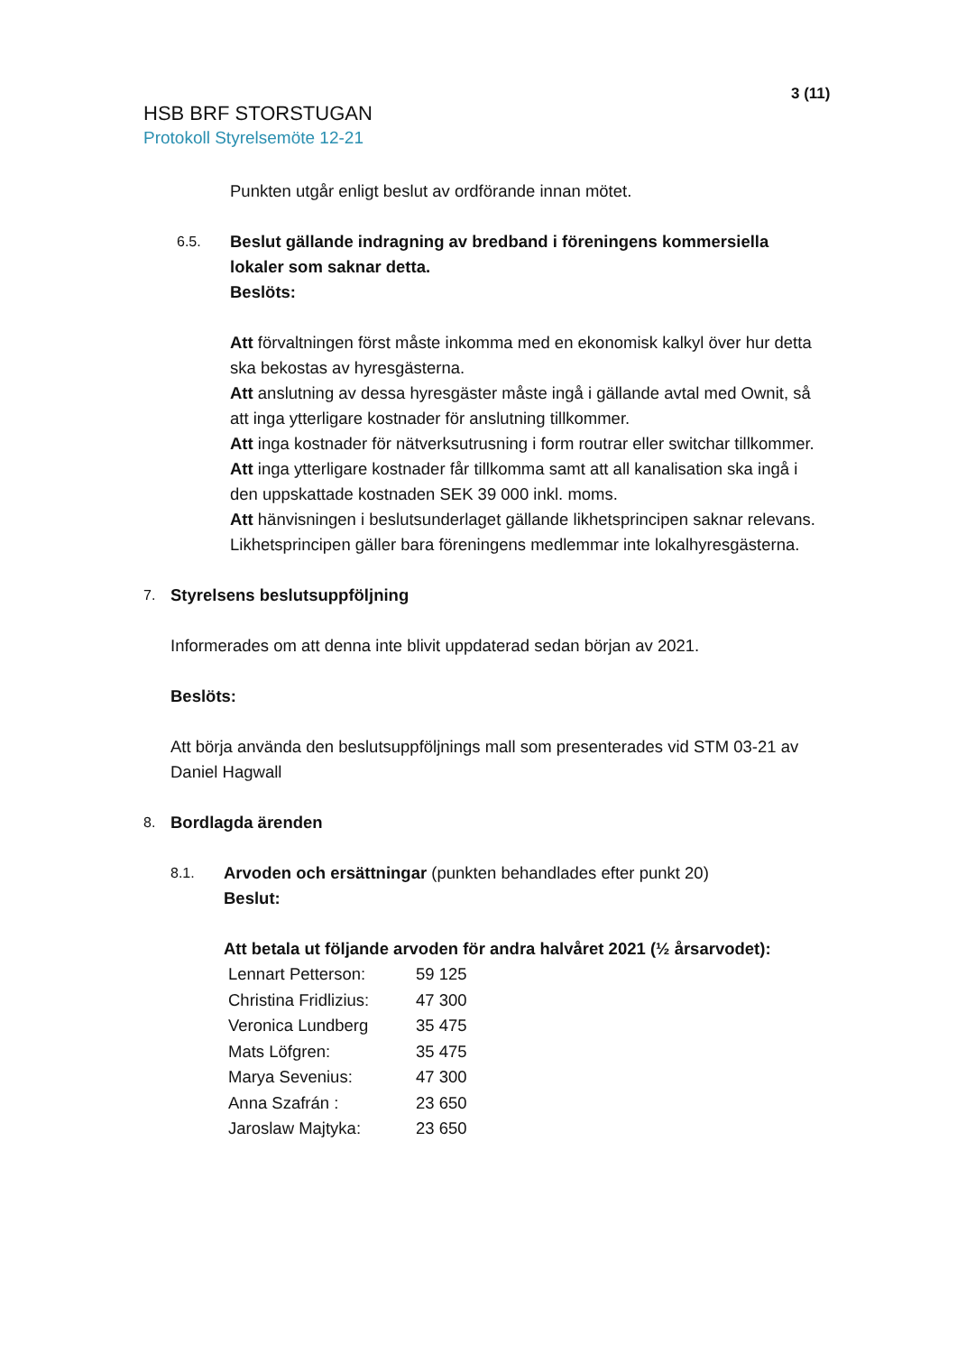3 (11)
HSB BRF STORSTUGAN
Protokoll Styrelsemöte 12-21
Punkten utgår enligt beslut av ordförande innan mötet.
6.5.
Beslut gällande indragning av bredband i föreningens kommersiella lokaler som saknar detta.
Beslöts:
Att förvaltningen först måste inkomma med en ekonomisk kalkyl över hur detta ska bekostas av hyresgästerna.
Att anslutning av dessa hyresgäster måste ingå i gällande avtal med Ownit, så att inga ytterligare kostnader för anslutning tillkommer.
Att inga kostnader för nätverksutrusning i form routrar eller switchar tillkommer.
Att inga ytterligare kostnader får tillkomma samt att all kanalisation ska ingå i den uppskattade kostnaden SEK 39 000 inkl. moms.
Att hänvisningen i beslutsunderlaget gällande likhetsprincipen saknar relevans. Likhetsprincipen gäller bara föreningens medlemmar inte lokalhyresgästerna.
7.
Styrelsens beslutsuppföljning
Informerades om att denna inte blivit uppdaterad sedan början av 2021.
Beslöts:
Att börja använda den beslutsuppföljnings mall som presenterades vid STM 03-21 av Daniel Hagwall
8.
Bordlagda ärenden
8.1.
Arvoden och ersättningar (punkten behandlades efter punkt 20)
Beslut:
Att betala ut följande arvoden för andra halvåret 2021 (½ årsarvodet):
| Lennart Petterson: | 59 125 |
| Christina Fridlizius: | 47 300 |
| Veronica Lundberg | 35 475 |
| Mats Löfgren: | 35 475 |
| Marya Sevenius: | 47 300 |
| Anna Szafrán : | 23 650 |
| Jaroslaw Majtyka: | 23 650 |